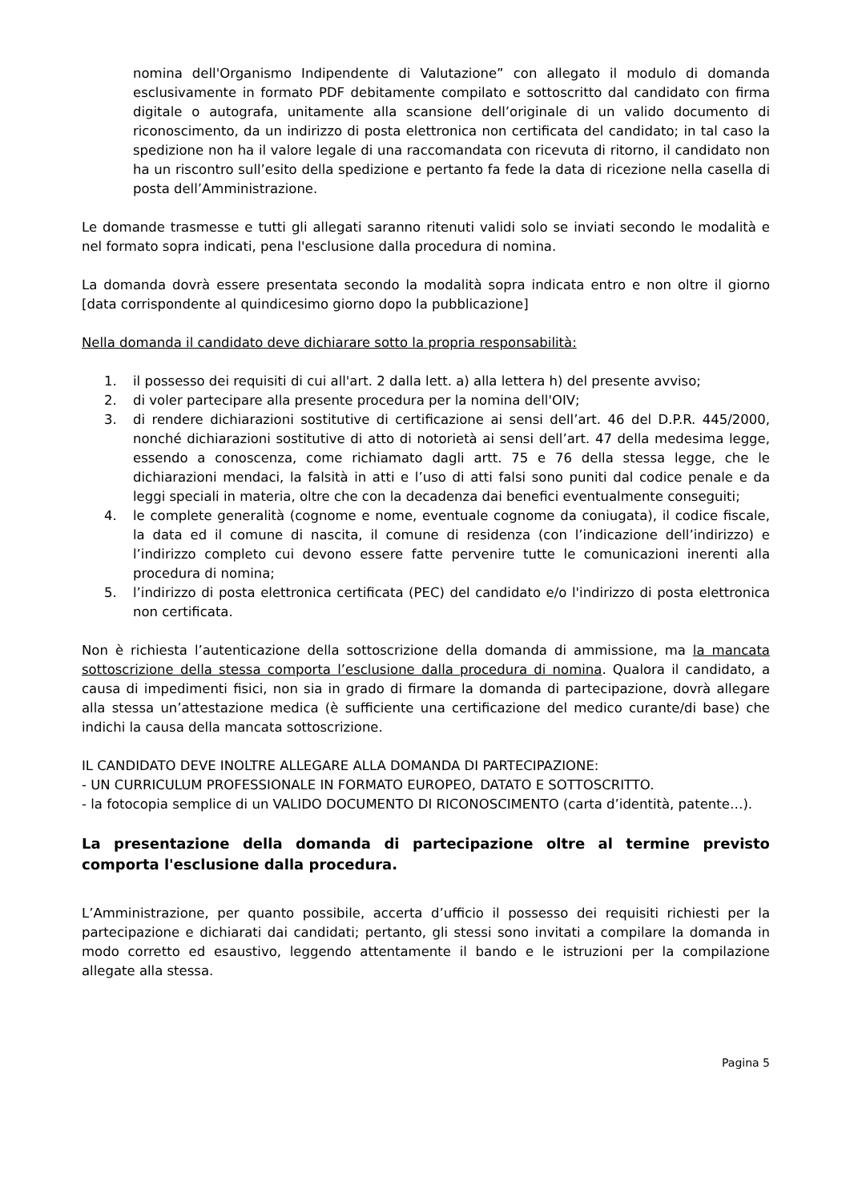nomina dell'Organismo Indipendente di Valutazione” con allegato il modulo di domanda esclusivamente in formato PDF debitamente compilato e sottoscritto dal candidato con firma digitale o autografa, unitamente alla scansione dell’originale di un valido documento di riconoscimento, da un indirizzo di posta elettronica non certificata del candidato; in tal caso la spedizione non ha il valore legale di una raccomandata con ricevuta di ritorno, il candidato non ha un riscontro sull’esito della spedizione e pertanto fa fede la data di ricezione nella casella di posta dell’Amministrazione.
Le domande trasmesse e tutti gli allegati saranno ritenuti validi solo se inviati secondo le modalità e nel formato sopra indicati, pena l'esclusione dalla procedura di nomina.
La domanda dovrà essere presentata secondo la modalità sopra indicata entro e non oltre il giorno [data corrispondente al quindicesimo giorno dopo la pubblicazione]
Nella domanda il candidato deve dichiarare sotto la propria responsabilità:
1. il possesso dei requisiti di cui all'art. 2 dalla lett. a) alla lettera h) del presente avviso;
2. di voler partecipare alla presente procedura per la nomina dell'OIV;
3. di rendere dichiarazioni sostitutive di certificazione ai sensi dell’art. 46 del D.P.R. 445/2000, nonché dichiarazioni sostitutive di atto di notorietà ai sensi dell’art. 47 della medesima legge, essendo a conoscenza, come richiamato dagli artt. 75 e 76 della stessa legge, che le dichiarazioni mendaci, la falsità in atti e l’uso di atti falsi sono puniti dal codice penale e da leggi speciali in materia, oltre che con la decadenza dai benefici eventualmente conseguiti;
4. le complete generalità (cognome e nome, eventuale cognome da coniugata), il codice fiscale, la data ed il comune di nascita, il comune di residenza (con l’indicazione dell’indirizzo) e l’indirizzo completo cui devono essere fatte pervenire tutte le comunicazioni inerenti alla procedura di nomina;
5. l’indirizzo di posta elettronica certificata (PEC) del candidato e/o l'indirizzo di posta elettronica non certificata.
Non è richiesta l’autenticazione della sottoscrizione della domanda di ammissione, ma la mancata sottoscrizione della stessa comporta l’esclusione dalla procedura di nomina. Qualora il candidato, a causa di impedimenti fisici, non sia in grado di firmare la domanda di partecipazione, dovrà allegare alla stessa un’attestazione medica (è sufficiente una certificazione del medico curante/di base) che indichi la causa della mancata sottoscrizione.
IL CANDIDATO DEVE INOLTRE ALLEGARE ALLA DOMANDA DI PARTECIPAZIONE:
- UN CURRICULUM PROFESSIONALE IN FORMATO EUROPEO, DATATO E SOTTOSCRITTO.
- la fotocopia semplice di un VALIDO DOCUMENTO DI RICONOSCIMENTO (carta d’identità, patente…).
La presentazione della domanda di partecipazione oltre al termine previsto comporta l'esclusione dalla procedura.
L’Amministrazione, per quanto possibile, accerta d’ufficio il possesso dei requisiti richiesti per la partecipazione e dichiarati dai candidati; pertanto, gli stessi sono invitati a compilare la domanda in modo corretto ed esaustivo, leggendo attentamente il bando e le istruzioni per la compilazione allegate alla stessa.
Pagina 5